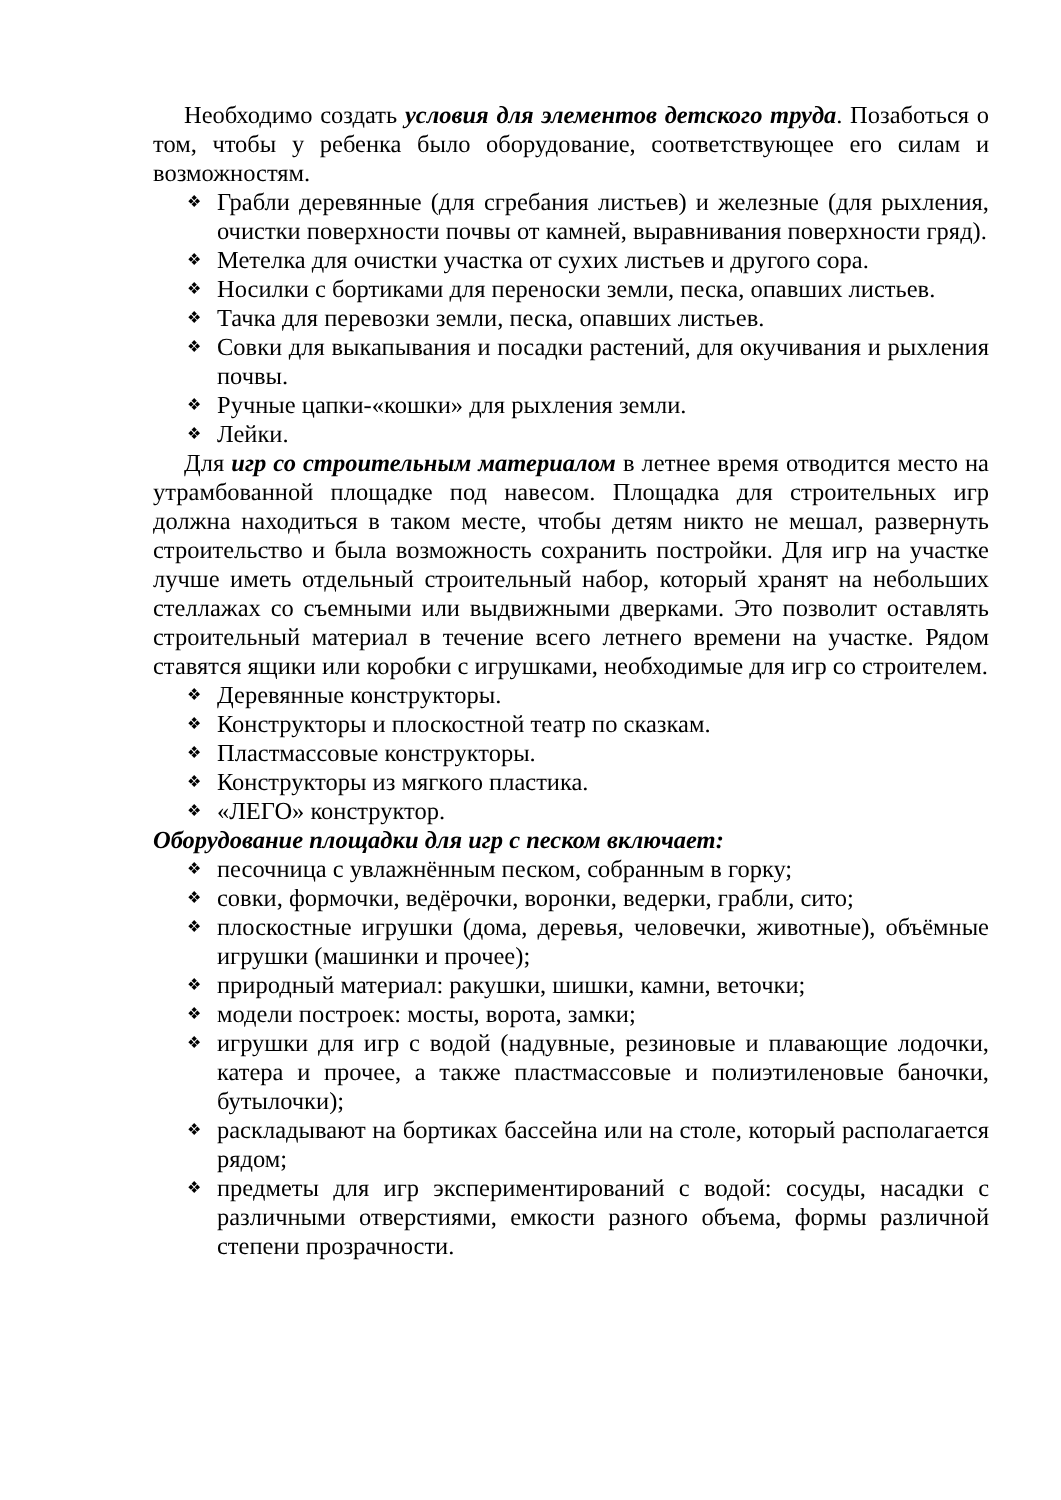Необходимо создать условия для элементов детского труда. Позаботься о том, чтобы у ребенка было оборудование, соответствующее его силам и возможностям.
❖ Грабли деревянные (для сгребания листьев) и железные (для рыхления, очистки поверхности почвы от камней, выравнивания поверхности гряд).
❖ Метелка для очистки участка от сухих листьев и другого сора.
❖ Носилки с бортиками для переноски земли, песка, опавших листьев.
❖ Тачка для перевозки земли, песка, опавших листьев.
❖ Совки для выкапывания и посадки растений, для окучивания и рыхления почвы.
❖ Ручные цапки-«кошки» для рыхления земли.
❖ Лейки.
Для игр со строительным материалом в летнее время отводится место на утрамбованной площадке под навесом. Площадка для строительных игр должна находиться в таком месте, чтобы детям никто не мешал, развернуть строительство и была возможность сохранить постройки. Для игр на участке лучше иметь отдельный строительный набор, который хранят на небольших стеллажах со съемными или выдвижными дверками. Это позволит оставлять строительный материал в течение всего летнего времени на участке. Рядом ставятся ящики или коробки с игрушками, необходимые для игр со строителем.
❖ Деревянные конструкторы.
❖ Конструкторы и плоскостной театр по сказкам.
❖ Пластмассовые конструкторы.
❖ Конструкторы из мягкого пластика.
❖ «ЛЕГО» конструктор.
Оборудование площадки для игр с песком включает:
❖ песочница с увлажнённым песком, собранным в горку;
❖ совки, формочки, ведёрочки, воронки, ведерки, грабли, сито;
❖ плоскостные игрушки (дома, деревья, человечки, животные), объёмные игрушки (машинки и прочее);
❖ природный материал: ракушки, шишки, камни, веточки;
❖ модели построек: мосты, ворота, замки;
❖ игрушки для игр с водой (надувные, резиновые и плавающие лодочки, катера и прочее, а также пластмассовые и полиэтиленовые баночки, бутылочки);
❖ раскладывают на бортиках бассейна или на столе, который располагается рядом;
❖ предметы для игр экспериментирований с водой: сосуды, насадки с различными отверстиями, емкости разного объема, формы различной степени прозрачности.